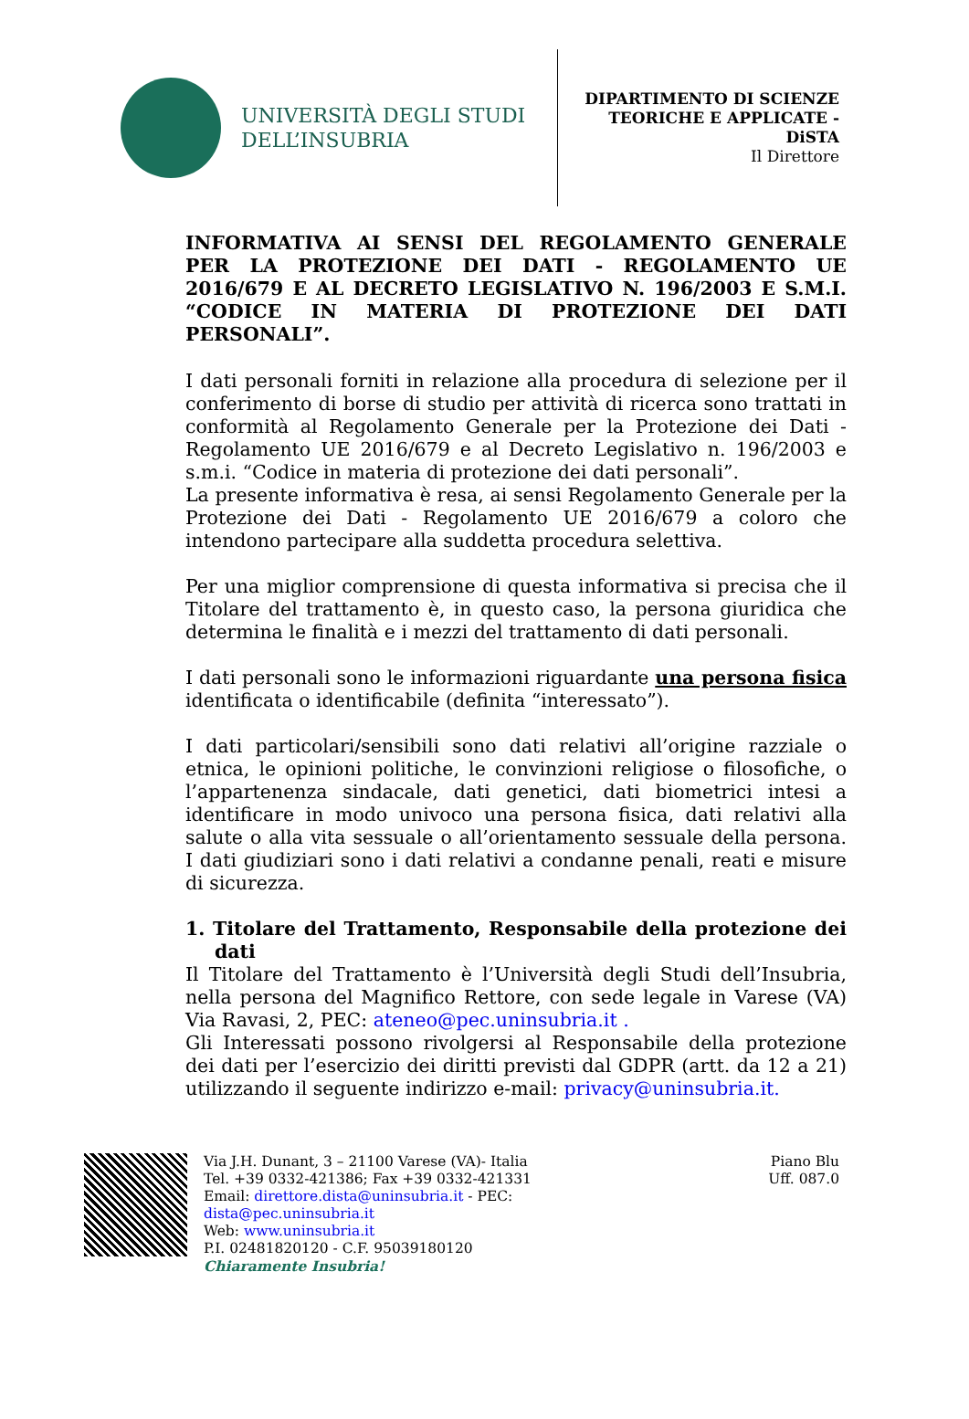UNIVERSITÀ DEGLI STUDI
DELL’INSUBRIA
DIPARTIMENTO DI SCIENZE TEORICHE E APPLICATE - DiSTA
Il Direttore
INFORMATIVA AI SENSI DEL REGOLAMENTO GENERALE PER LA PROTEZIONE DEI DATI - REGOLAMENTO UE 2016/679 E AL DECRETO LEGISLATIVO N. 196/2003 E S.M.I. “CODICE IN MATERIA DI PROTEZIONE DEI DATI PERSONALI”.
I dati personali forniti in relazione alla procedura di selezione per il conferimento di borse di studio per attività di ricerca sono trattati in conformità al Regolamento Generale per la Protezione dei Dati - Regolamento UE 2016/679 e al Decreto Legislativo n. 196/2003 e s.m.i. “Codice in materia di protezione dei dati personali”.
La presente informativa è resa, ai sensi Regolamento Generale per la Protezione dei Dati - Regolamento UE 2016/679 a coloro che intendono partecipare alla suddetta procedura selettiva.
Per una miglior comprensione di questa informativa si precisa che il Titolare del trattamento è, in questo caso, la persona giuridica che determina le finalità e i mezzi del trattamento di dati personali.
I dati personali sono le informazioni riguardante una persona fisica identificata o identificabile (definita “interessato”).
I dati particolari/sensibili sono dati relativi all’origine razziale o etnica, le opinioni politiche, le convinzioni religiose o filosofiche, o l’appartenenza sindacale, dati genetici, dati biometrici intesi a identificare in modo univoco una persona fisica, dati relativi alla salute o alla vita sessuale o all’orientamento sessuale della persona. I dati giudiziari sono i dati relativi a condanne penali, reati e misure di sicurezza.
1. Titolare del Trattamento, Responsabile della protezione dei dati
Il Titolare del Trattamento è l’Università degli Studi dell’Insubria, nella persona del Magnifico Rettore, con sede legale in Varese (VA) Via Ravasi, 2, PEC: ateneo@pec.uninsubria.it .
Gli Interessati possono rivolgersi al Responsabile della protezione dei dati per l’esercizio dei diritti previsti dal GDPR (artt. da 12 a 21) utilizzando il seguente indirizzo e-mail: privacy@uninsubria.it.
Via J.H. Dunant, 3 – 21100 Varese (VA)- Italia
Tel. +39 0332-421386; Fax +39 0332-421331
Email: direttore.dista@uninsubria.it - PEC:
dista@pec.uninsubria.it
Web: www.uninsubria.it
P.I. 02481820120 - C.F. 95039180120
Chiaramente Insubria!
Piano Blu
Uff. 087.0